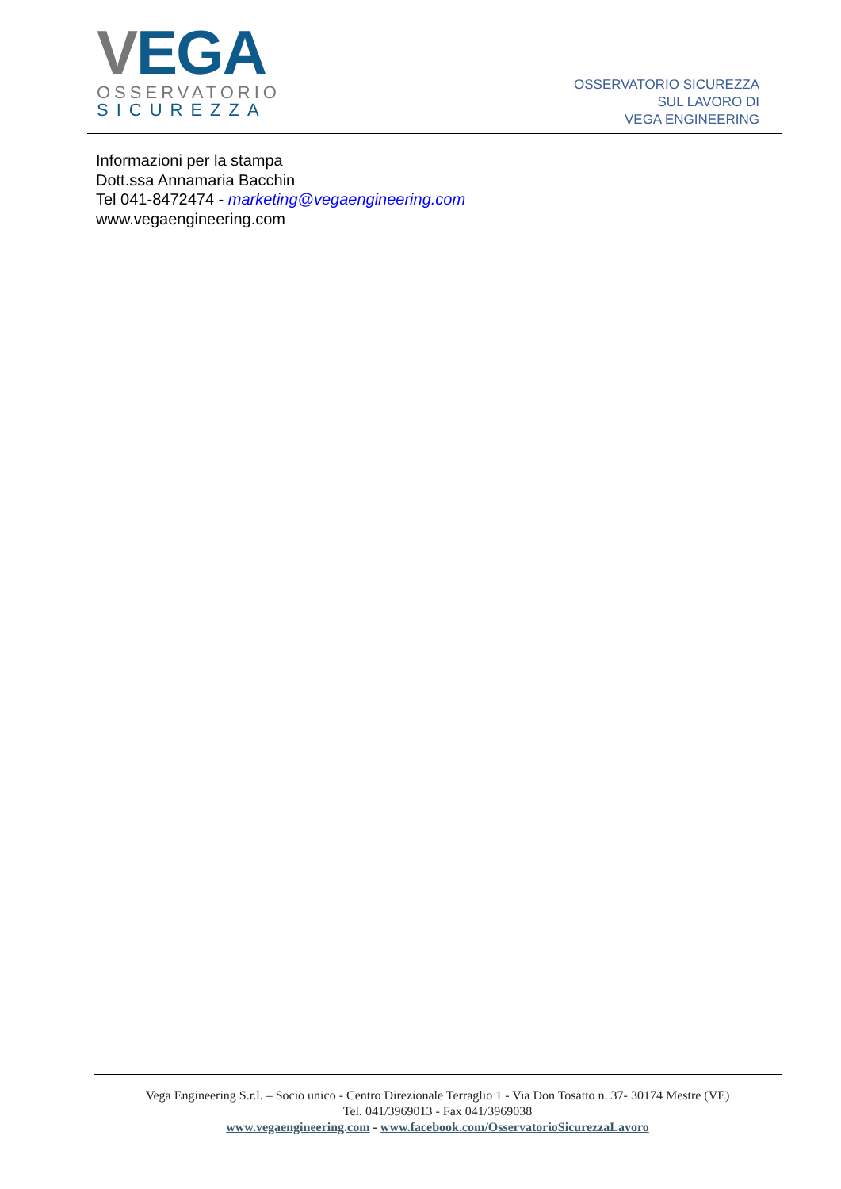VEGA
OSSERVATORIO
SICUREZZA
OSSERVATORIO SICUREZZA
SUL LAVORO DI
VEGA ENGINEERING
Informazioni per la stampa
Dott.ssa Annamaria Bacchin
Tel 041-8472474 - marketing@vegaengineering.com
www.vegaengineering.com
Vega Engineering S.r.l. – Socio unico - Centro Direzionale Terraglio 1 - Via Don Tosatto n. 37- 30174 Mestre (VE)
Tel. 041/3969013 - Fax 041/3969038
www.vegaengineering.com - www.facebook.com/OsservatorioSicurezzaLavoro